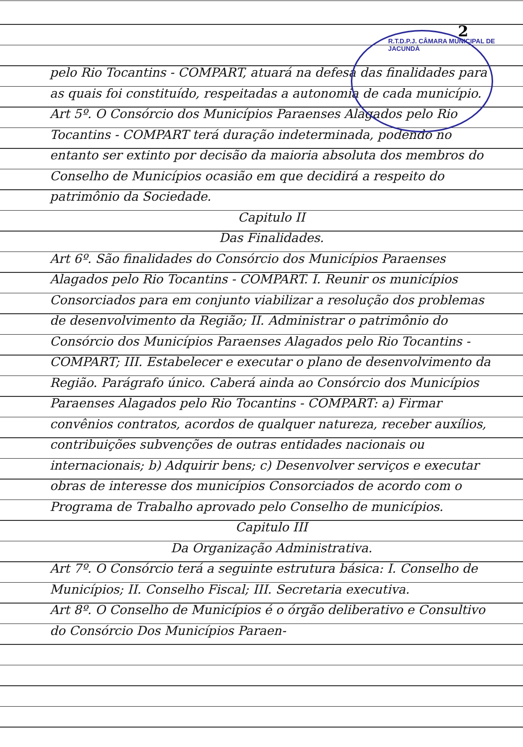2
R.T.D.P.J. CÂMARA MUNICIPAL DE JACUNDÁ
pelo Rio Tocantins - COMPART, atuará na defesa das finalidades para as quais foi constituído, respeitadas a autonomia de cada município.
Art 5º. O Consórcio dos Municípios Paraenses Alagados pelo Rio Tocantins - COMPART terá duração indeterminada, podendo no entanto ser extinto por decisão da maioria absoluta dos membros do Conselho de Municípios ocasião em que decidirá a respeito do patrimônio da Sociedade.
Capitulo II
Das Finalidades.
Art 6º. São finalidades do Consórcio dos Municípios Paraenses Alagados pelo Rio Tocantins - COMPART. I. Reunir os municípios Consorciados para em conjunto viabilizar a resolução dos problemas de desenvolvimento da Região; II. Administrar o patrimônio do Consórcio dos Municípios Paraenses Alagados pelo Rio Tocantins - COMPART; III. Estabelecer e executar o plano de desenvolvimento da Região. Parágrafo único. Caberá ainda ao Consórcio dos Municípios Paraenses Alagados pelo Rio Tocantins - COMPART: a) Firmar convênios contratos, acordos de qualquer natureza, receber auxílios, contribuições subvenções de outras entidades nacionais ou internacionais; b) Adquirir bens; c) Desenvolver serviços e executar obras de interesse dos municípios Consorciados de acordo com o Programa de Trabalho aprovado pelo Conselho de municípios.
Capitulo III
Da Organização Administrativa.
Art 7º. O Consórcio terá a seguinte estrutura básica: I. Conselho de Municípios; II. Conselho Fiscal; III. Secretaria executiva.
Art 8º. O Conselho de Municípios é o órgão deliberativo e Consultivo do Consórcio Dos Municípios Paraen-